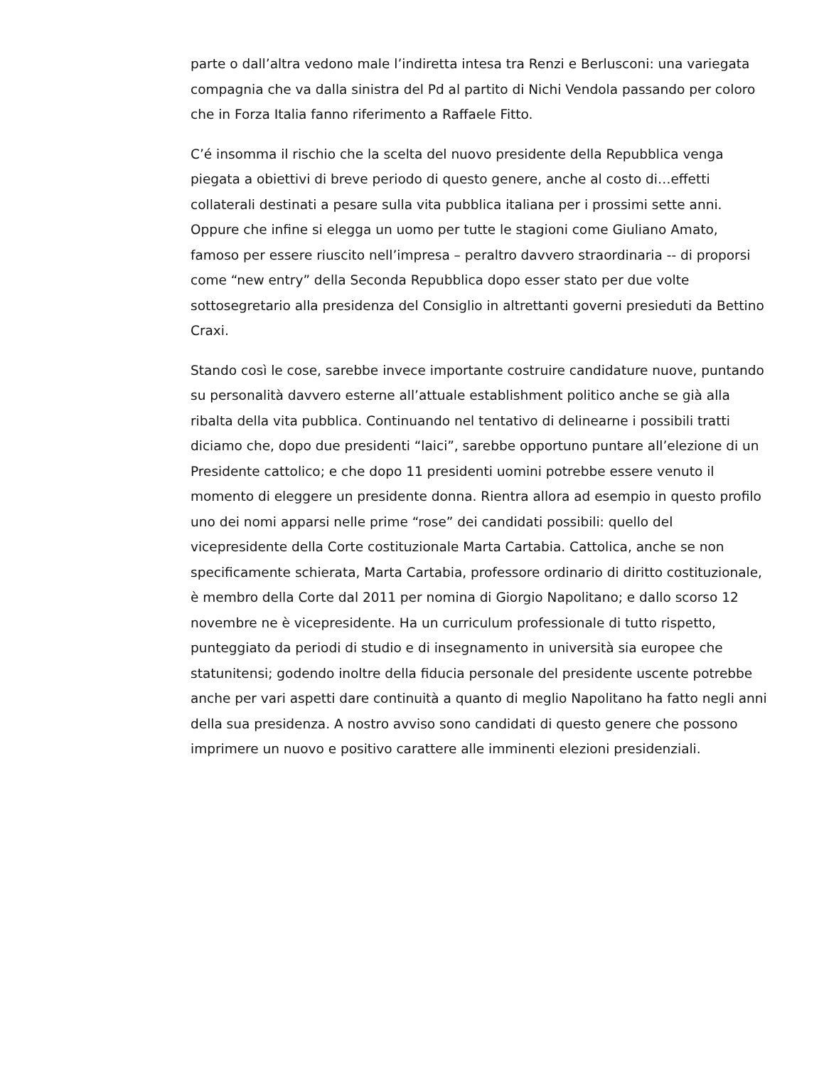parte o dall’altra vedono male l’indiretta intesa tra Renzi e Berlusconi: una variegata compagnia che va dalla sinistra del Pd al partito di Nichi Vendola passando per coloro che in Forza Italia fanno riferimento a Raffaele Fitto.
C’é insomma il rischio che la scelta del nuovo presidente della Repubblica venga piegata a obiettivi di breve periodo di questo genere, anche al costo di…effetti collaterali destinati a pesare sulla vita pubblica italiana per i prossimi sette anni. Oppure che infine si elegga un uomo per tutte le stagioni come Giuliano Amato, famoso per essere riuscito nell’impresa – peraltro davvero straordinaria -- di proporsi come “new entry” della Seconda Repubblica dopo esser stato per due volte sottosegretario alla presidenza del Consiglio in altrettanti governi presieduti da Bettino Craxi.
Stando così le cose, sarebbe invece importante costruire candidature nuove, puntando su personalità davvero esterne all’attuale establishment politico anche se già alla ribalta della vita pubblica. Continuando nel tentativo di delinearne i possibili tratti diciamo che, dopo due presidenti “laici”, sarebbe opportuno puntare all’elezione di un Presidente cattolico; e che dopo 11 presidenti uomini potrebbe essere venuto il momento di eleggere un presidente donna. Rientra allora ad esempio in questo profilo uno dei nomi apparsi nelle prime “rose” dei candidati possibili: quello del vicepresidente della Corte costituzionale Marta Cartabia. Cattolica, anche se non specificamente schierata, Marta Cartabia, professore ordinario di diritto costituzionale, è membro della Corte dal 2011 per nomina di Giorgio Napolitano; e dallo scorso 12 novembre ne è vicepresidente. Ha un curriculum professionale di tutto rispetto, punteggiato da periodi di studio e di insegnamento in università sia europee che statunitensi; godendo inoltre della fiducia personale del presidente uscente potrebbe anche per vari aspetti dare continuità a quanto di meglio Napolitano ha fatto negli anni della sua presidenza. A nostro avviso sono candidati di questo genere che possono imprimere un nuovo e positivo carattere alle imminenti elezioni presidenziali.